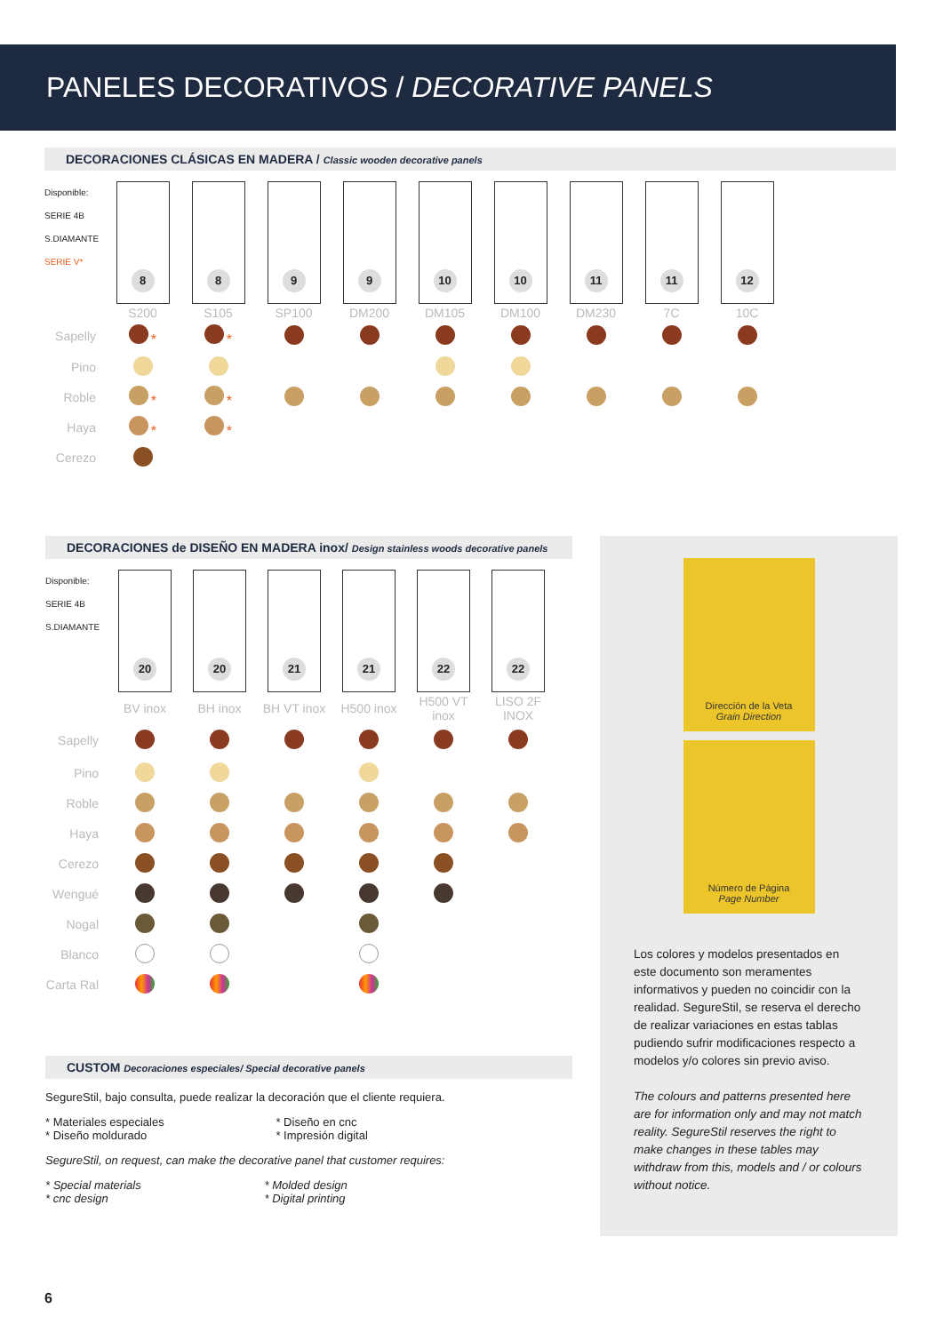PANELES DECORATIVOS / DECORATIVE PANELS
DECORACIONES CLÁSICAS EN MADERA / Classic wooden decorative panels
| Disponible: SERIE 4B S.DIAMANTE SERIE V* | 8 | 8 | 9 | 9 | 10 | 10 | 11 | 11 | 12 |
| | S200 | S105 | SP100 | DM200 | DM105 | DM100 | DM230 | 7C | 10C |
| Sapelly | * | * | | | | | | | |
| Pino | | | | | | | | | |
| Roble | * | * | | | | | | | |
| Haya | * | * | | | | | | | |
| Cerezo | | | | | | | | | |
DECORACIONES de DISEÑO EN MADERA inox/ Design stainless woods decorative panels
| Disponible: SERIE 4B S.DIAMANTE | 20 | 20 | 21 | 21 | 22 | 22 |
| | BV inox | BH inox | BH VT inox | H500 inox | H500 VT inox | LISO 2F INOX |
| Sapelly | | | | | | |
| Pino | | | | | | |
| Roble | | | | | | |
| Haya | | | | | | |
| Cerezo | | | | | | |
| Wengué | | | | | | |
| Nogal | | | | | | |
| Blanco | | | | | | |
| Carta Ral | | | | | | |
CUSTOM Decoraciones especiales/ Special decorative panels
SegureStil, bajo consulta, puede realizar la decoración que el cliente requiera.
| * Materiales especiales * Diseño moldurado | * Diseño en cnc * Impresión digital |
SegureStil, on request, can make the decorative panel that customer requires:
| * Special materials * cnc design | * Molded design * Digital printing |
Dirección de la Veta
Grain Direction
Número de Página
Page Number
Los colores y modelos presentados en este documento son meramentes informativos y pueden no coincidir con la realidad. SegureStil, se reserva el derecho de realizar variaciones en estas tablas pudiendo sufrir modificaciones respecto a modelos y/o colores sin previo aviso.
The colours and patterns presented here are for information only and may not match reality. SegureStil reserves the right to make changes in these tables may withdraw from this, models and / or colours without notice.
6